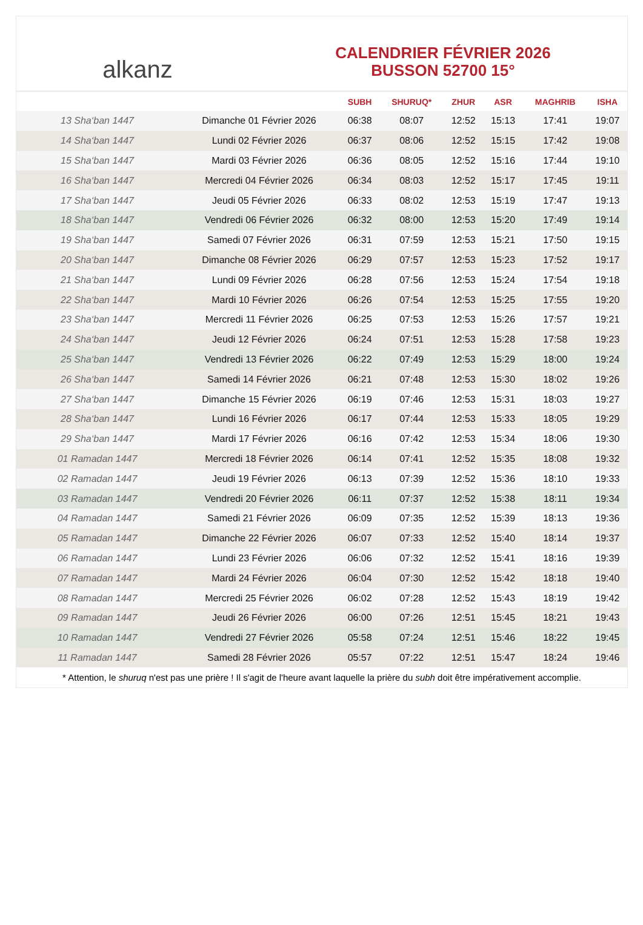alkanz
CALENDRIER FÉVRIER 2026
BUSSON 52700 15°
| | | SUBH | SHURUQ* | ZHUR | ASR | MAGHRIB | ISHA |
| --- | --- | --- | --- | --- | --- | --- | --- |
| 13 Sha‘ban 1447 | Dimanche 01 Février 2026 | 06:38 | 08:07 | 12:52 | 15:13 | 17:41 | 19:07 |
| 14 Sha‘ban 1447 | Lundi 02 Février 2026 | 06:37 | 08:06 | 12:52 | 15:15 | 17:42 | 19:08 |
| 15 Sha‘ban 1447 | Mardi 03 Février 2026 | 06:36 | 08:05 | 12:52 | 15:16 | 17:44 | 19:10 |
| 16 Sha‘ban 1447 | Mercredi 04 Février 2026 | 06:34 | 08:03 | 12:52 | 15:17 | 17:45 | 19:11 |
| 17 Sha‘ban 1447 | Jeudi 05 Février 2026 | 06:33 | 08:02 | 12:53 | 15:19 | 17:47 | 19:13 |
| 18 Sha‘ban 1447 | Vendredi 06 Février 2026 | 06:32 | 08:00 | 12:53 | 15:20 | 17:49 | 19:14 |
| 19 Sha‘ban 1447 | Samedi 07 Février 2026 | 06:31 | 07:59 | 12:53 | 15:21 | 17:50 | 19:15 |
| 20 Sha‘ban 1447 | Dimanche 08 Février 2026 | 06:29 | 07:57 | 12:53 | 15:23 | 17:52 | 19:17 |
| 21 Sha‘ban 1447 | Lundi 09 Février 2026 | 06:28 | 07:56 | 12:53 | 15:24 | 17:54 | 19:18 |
| 22 Sha‘ban 1447 | Mardi 10 Février 2026 | 06:26 | 07:54 | 12:53 | 15:25 | 17:55 | 19:20 |
| 23 Sha‘ban 1447 | Mercredi 11 Février 2026 | 06:25 | 07:53 | 12:53 | 15:26 | 17:57 | 19:21 |
| 24 Sha‘ban 1447 | Jeudi 12 Février 2026 | 06:24 | 07:51 | 12:53 | 15:28 | 17:58 | 19:23 |
| 25 Sha‘ban 1447 | Vendredi 13 Février 2026 | 06:22 | 07:49 | 12:53 | 15:29 | 18:00 | 19:24 |
| 26 Sha‘ban 1447 | Samedi 14 Février 2026 | 06:21 | 07:48 | 12:53 | 15:30 | 18:02 | 19:26 |
| 27 Sha‘ban 1447 | Dimanche 15 Février 2026 | 06:19 | 07:46 | 12:53 | 15:31 | 18:03 | 19:27 |
| 28 Sha‘ban 1447 | Lundi 16 Février 2026 | 06:17 | 07:44 | 12:53 | 15:33 | 18:05 | 19:29 |
| 29 Sha‘ban 1447 | Mardi 17 Février 2026 | 06:16 | 07:42 | 12:53 | 15:34 | 18:06 | 19:30 |
| 01 Ramadan 1447 | Mercredi 18 Février 2026 | 06:14 | 07:41 | 12:52 | 15:35 | 18:08 | 19:32 |
| 02 Ramadan 1447 | Jeudi 19 Février 2026 | 06:13 | 07:39 | 12:52 | 15:36 | 18:10 | 19:33 |
| 03 Ramadan 1447 | Vendredi 20 Février 2026 | 06:11 | 07:37 | 12:52 | 15:38 | 18:11 | 19:34 |
| 04 Ramadan 1447 | Samedi 21 Février 2026 | 06:09 | 07:35 | 12:52 | 15:39 | 18:13 | 19:36 |
| 05 Ramadan 1447 | Dimanche 22 Février 2026 | 06:07 | 07:33 | 12:52 | 15:40 | 18:14 | 19:37 |
| 06 Ramadan 1447 | Lundi 23 Février 2026 | 06:06 | 07:32 | 12:52 | 15:41 | 18:16 | 19:39 |
| 07 Ramadan 1447 | Mardi 24 Février 2026 | 06:04 | 07:30 | 12:52 | 15:42 | 18:18 | 19:40 |
| 08 Ramadan 1447 | Mercredi 25 Février 2026 | 06:02 | 07:28 | 12:52 | 15:43 | 18:19 | 19:42 |
| 09 Ramadan 1447 | Jeudi 26 Février 2026 | 06:00 | 07:26 | 12:51 | 15:45 | 18:21 | 19:43 |
| 10 Ramadan 1447 | Vendredi 27 Février 2026 | 05:58 | 07:24 | 12:51 | 15:46 | 18:22 | 19:45 |
| 11 Ramadan 1447 | Samedi 28 Février 2026 | 05:57 | 07:22 | 12:51 | 15:47 | 18:24 | 19:46 |
* Attention, le shuruq n'est pas une prière ! Il s'agit de l'heure avant laquelle la prière du subh doit être impérativement accomplie.